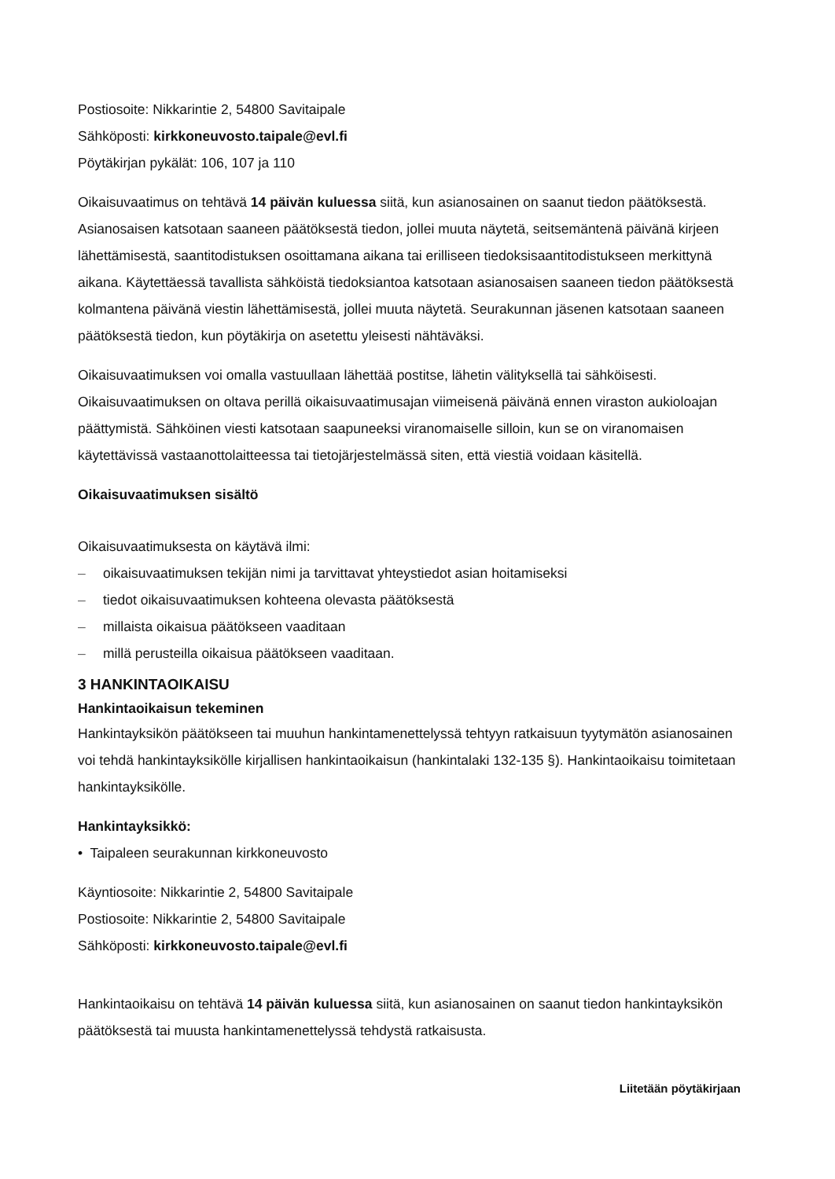Postiosoite: Nikkarintie 2, 54800 Savitaipale
Sähköposti: kirkkoneuvosto.taipale@evl.fi
Pöytäkirjan pykälät: 106, 107 ja 110
Oikaisuvaatimus on tehtävä 14 päivän kuluessa siitä, kun asianosainen on saanut tiedon päätöksestä. Asianosaisen katsotaan saaneen päätöksestä tiedon, jollei muuta näytetä, seitsemäntenä päivänä kirjeen lähettämisestä, saantitodistuksen osoittamana aikana tai erilliseen tiedoksisaantitodistukseen merkittynä aikana. Käytettäessä tavallista sähköistä tiedoksiantoa katsotaan asianosaisen saaneen tiedon päätöksestä kolmantena päivänä viestin lähettämisestä, jollei muuta näytetä. Seurakunnan jäsenen katsotaan saaneen päätöksestä tiedon, kun pöytäkirja on asetettu yleisesti nähtäväksi.
Oikaisuvaatimuksen voi omalla vastuullaan lähettää postitse, lähetin välityksellä tai sähköisesti. Oikaisuvaatimuksen on oltava perillä oikaisuvaatimusajan viimeisenä päivänä ennen viraston aukioloajan päättymistä. Sähköinen viesti katsotaan saapuneeksi viranomaiselle silloin, kun se on viranomaisen käytettävissä vastaanottolaitteessa tai tietojärjestelmässä siten, että viestiä voidaan käsitellä.
Oikaisuvaatimuksen sisältö
Oikaisuvaatimuksesta on käytävä ilmi:
– oikaisuvaatimuksen tekijän nimi ja tarvittavat yhteystiedot asian hoitamiseksi
– tiedot oikaisuvaatimuksen kohteena olevasta päätöksestä
– millaista oikaisua päätökseen vaaditaan
– millä perusteilla oikaisua päätökseen vaaditaan.
3 HANKINTAOIKAISU
Hankintaoikaisun tekeminen
Hankintayksikön päätökseen tai muuhun hankintamenettelyssä tehtyyn ratkaisuun tyytymätön asianosainen voi tehdä hankintayksikölle kirjallisen hankintaoikaisun (hankintalaki 132-135 §). Hankintaoikaisu toimitetaan hankintayksikölle.
Hankintayksikkö:
• Taipaleen seurakunnan kirkkoneuvosto
Käyntiosoite: Nikkarintie 2, 54800 Savitaipale
Postiosoite: Nikkarintie 2, 54800 Savitaipale
Sähköposti: kirkkoneuvosto.taipale@evl.fi
Hankintaoikaisu on tehtävä 14 päivän kuluessa siitä, kun asianosainen on saanut tiedon hankintayksikön päätöksestä tai muusta hankintamenettelyssä tehdystä ratkaisusta.
Liitetään pöytäkirjaan